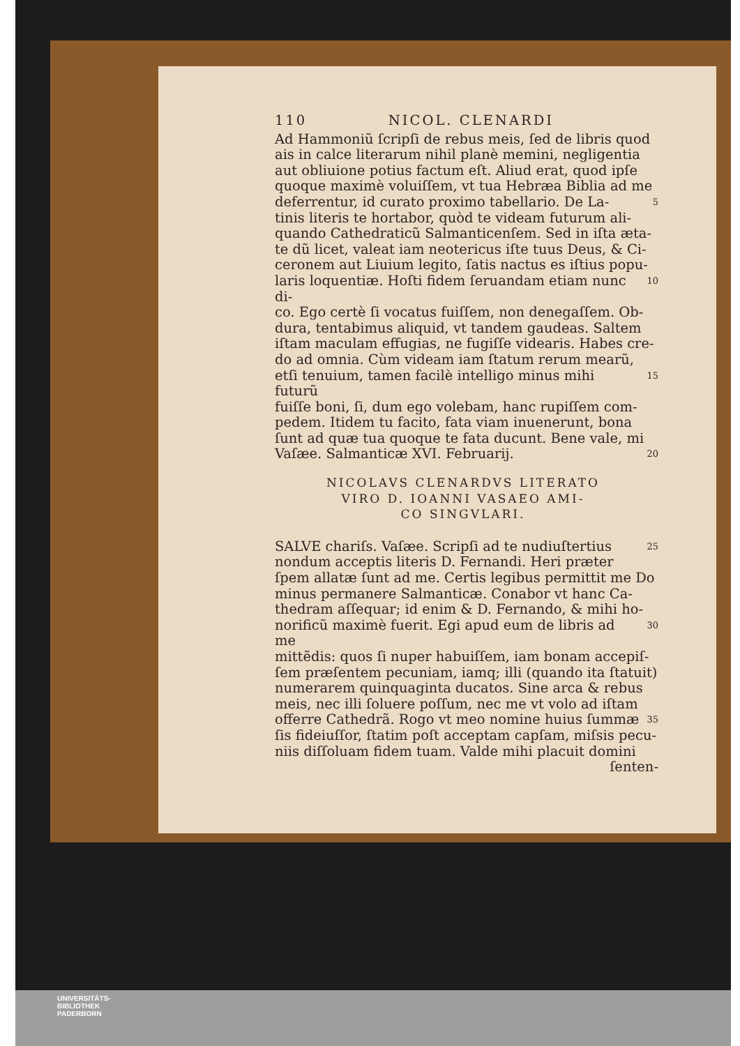110 NICOL. CLENARDI
Ad Hammoniũ ſcripſi de rebus meis, ſed de libris quod
ais in calce literarum nihil planè memini, negligentia
aut obliuione potius factum eſt. Aliud erat, quod ipſe
quoque maximè voluiſſem, vt tua Hebræa Biblia ad me
deferrentur, id curato proximo tabellario. De La- 5
tinis literis te hortabor, quòd te videam futurum ali-
quando Cathedraticũ Salmanticenſem. Sed in iſta æta-
te dũ licet, valeat iam neotericus iſte tuus Deus, & Ci-
ceronem aut Liuium legito, ſatis nactus es iſtius popu-
laris loquentiæ. Hoſti fidem ſeruandam etiam nunc di- 10
co. Ego certè ſi vocatus fuiſſem, non denegaſſem. Ob-
dura, tentabimus aliquid, vt tandem gaudeas. Saltem
iſtam maculam effugias, ne fugiſſe videaris. Habes cre-
do ad omnia. Cùm videam iam ſtatum rerum mearũ,
etſi tenuium, tamen facilè intelligo minus mihi futurũ 15
fuiſſe boni, ſi, dum ego volebam, hanc rupiſſem com-
pedem. Itidem tu facito, fata viam inuenerunt, bona
ſunt ad quæ tua quoque te fata ducunt. Bene vale, mi
Vaſæe. Salmanticæ XVI. Februarij. 20
NICOLAVS CLENARDVS LITERATO
VIRO D. IOANNI VASAEO AMI-
CO SINGVLARI.
SALVE chariſs. Vaſæe. Scripſi ad te nudiuſtertius 25
nondum acceptis literis D. Fernandi. Heri præter
ſpem allatæ ſunt ad me. Certis legibus permittit me Do
minus permanere Salmanticæ. Conabor vt hanc Ca-
thedram aſſequar; id enim & D. Fernando, & mihi ho-
norificũ maximè fuerit. Egi apud eum de libris ad me 30
mittẽdis: quos ſi nuper habuiſſem, iam bonam accepiſ-
ſem præſentem pecuniam, iamq; illi (quando ita ſtatuit)
numerarem quinquaginta ducatos. Sine arca & rebus
meis, nec illi ſoluere poſſum, nec me vt volo ad iſtam
offerre Cathedrã. Rogo vt meo nomine huius ſummæ 35
ſis fideiuſſor, ſtatim poſt acceptam capſam, miſsis pecu-
niis diſſoluam fidem tuam. Valde mihi placuit domini
ſenten-
UNIVERSITÄTS-
BIBLIOTHEK
PADERBORN